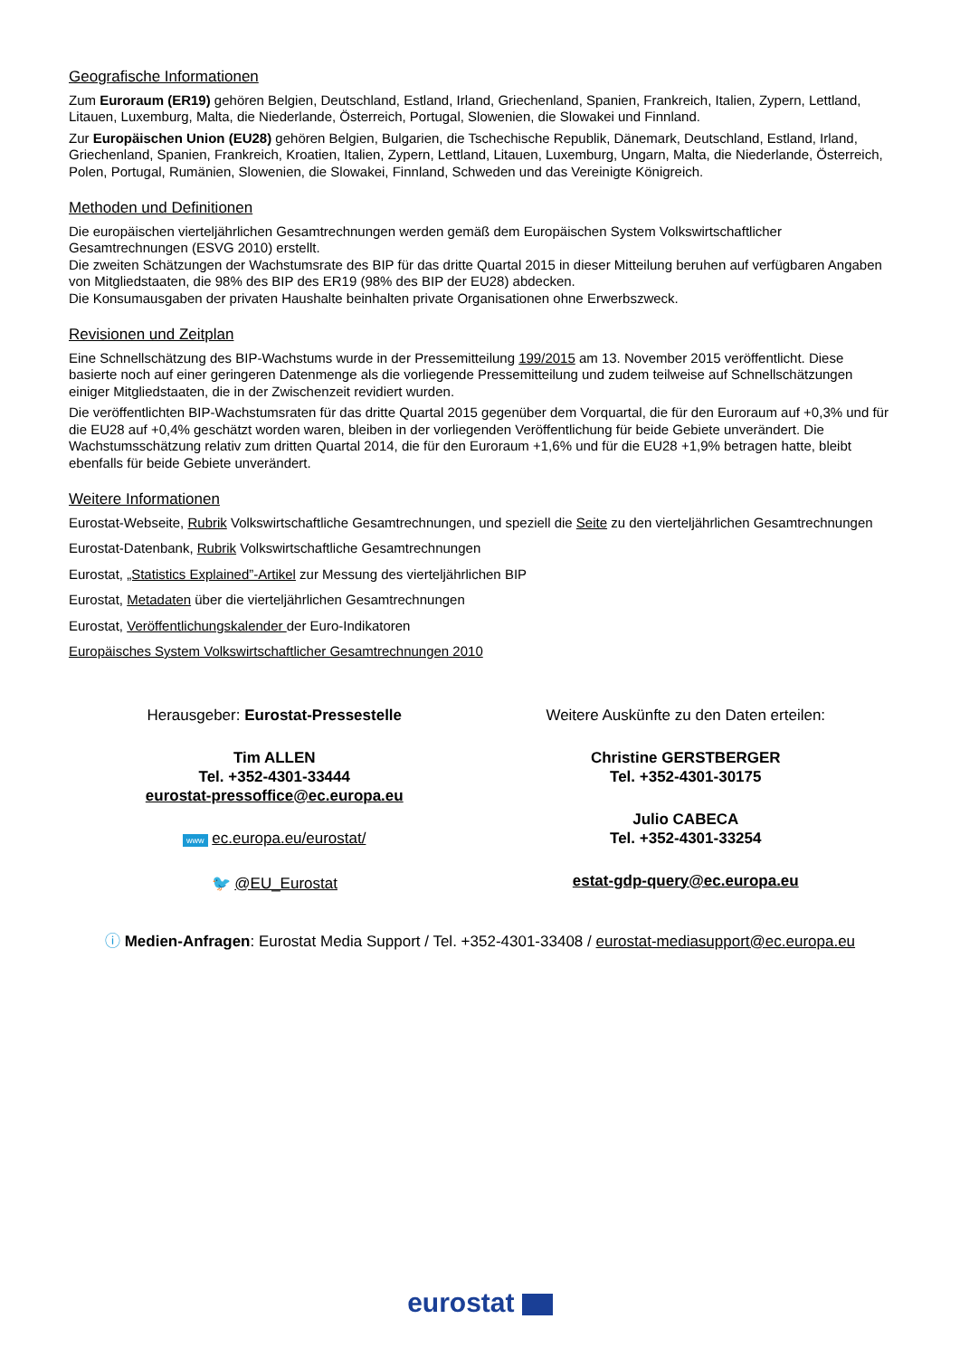Geografische Informationen
Zum Euroraum (ER19) gehören Belgien, Deutschland, Estland, Irland, Griechenland, Spanien, Frankreich, Italien, Zypern, Lettland, Litauen, Luxemburg, Malta, die Niederlande, Österreich, Portugal, Slowenien, die Slowakei und Finnland.
Zur Europäischen Union (EU28) gehören Belgien, Bulgarien, die Tschechische Republik, Dänemark, Deutschland, Estland, Irland, Griechenland, Spanien, Frankreich, Kroatien, Italien, Zypern, Lettland, Litauen, Luxemburg, Ungarn, Malta, die Niederlande, Österreich, Polen, Portugal, Rumänien, Slowenien, die Slowakei, Finnland, Schweden und das Vereinigte Königreich.
Methoden und Definitionen
Die europäischen vierteljährlichen Gesamtrechnungen werden gemäß dem Europäischen System Volkswirtschaftlicher Gesamtrechnungen (ESVG 2010) erstellt.
Die zweiten Schätzungen der Wachstumsrate des BIP für das dritte Quartal 2015 in dieser Mitteilung beruhen auf verfügbaren Angaben von Mitgliedstaaten, die 98% des BIP des ER19 (98% des BIP der EU28) abdecken.
Die Konsumausgaben der privaten Haushalte beinhalten private Organisationen ohne Erwerbszweck.
Revisionen und Zeitplan
Eine Schnellschätzung des BIP-Wachstums wurde in der Pressemitteilung 199/2015 am 13. November 2015 veröffentlicht. Diese basierte noch auf einer geringeren Datenmenge als die vorliegende Pressemitteilung und zudem teilweise auf Schnellschätzungen einiger Mitgliedstaaten, die in der Zwischenzeit revidiert wurden.
Die veröffentlichten BIP-Wachstumsraten für das dritte Quartal 2015 gegenüber dem Vorquartal, die für den Euroraum auf +0,3% und für die EU28 auf +0,4% geschätzt worden waren, bleiben in der vorliegenden Veröffentlichung für beide Gebiete unverändert. Die Wachstumsschätzung relativ zum dritten Quartal 2014, die für den Euroraum +1,6% und für die EU28 +1,9% betragen hatte, bleibt ebenfalls für beide Gebiete unverändert.
Weitere Informationen
Eurostat-Webseite, Rubrik Volkswirtschaftliche Gesamtrechnungen, und speziell die Seite zu den vierteljährlichen Gesamtrechnungen
Eurostat-Datenbank, Rubrik Volkswirtschaftliche Gesamtrechnungen
Eurostat, „Statistics Explained”-Artikel zur Messung des vierteljährlichen BIP
Eurostat, Metadaten über die vierteljährlichen Gesamtrechnungen
Eurostat, Veröffentlichungskalender der Euro-Indikatoren
Europäisches System Volkswirtschaftlicher Gesamtrechnungen 2010
Herausgeber: Eurostat-Pressestelle
Tim ALLEN
Tel. +352-4301-33444
eurostat-pressoffice@ec.europa.eu
www ec.europa.eu/eurostat/
🐦 @EU_Eurostat
Weitere Auskünfte zu den Daten erteilen:
Christine GERSTBERGER
Tel. +352-4301-30175
Julio CABECA
Tel. +352-4301-33254
estat-gdp-query@ec.europa.eu
ⓘ Medien-Anfragen: Eurostat Media Support / Tel. +352-4301-33408 / eurostat-mediasupport@ec.europa.eu
eurostat